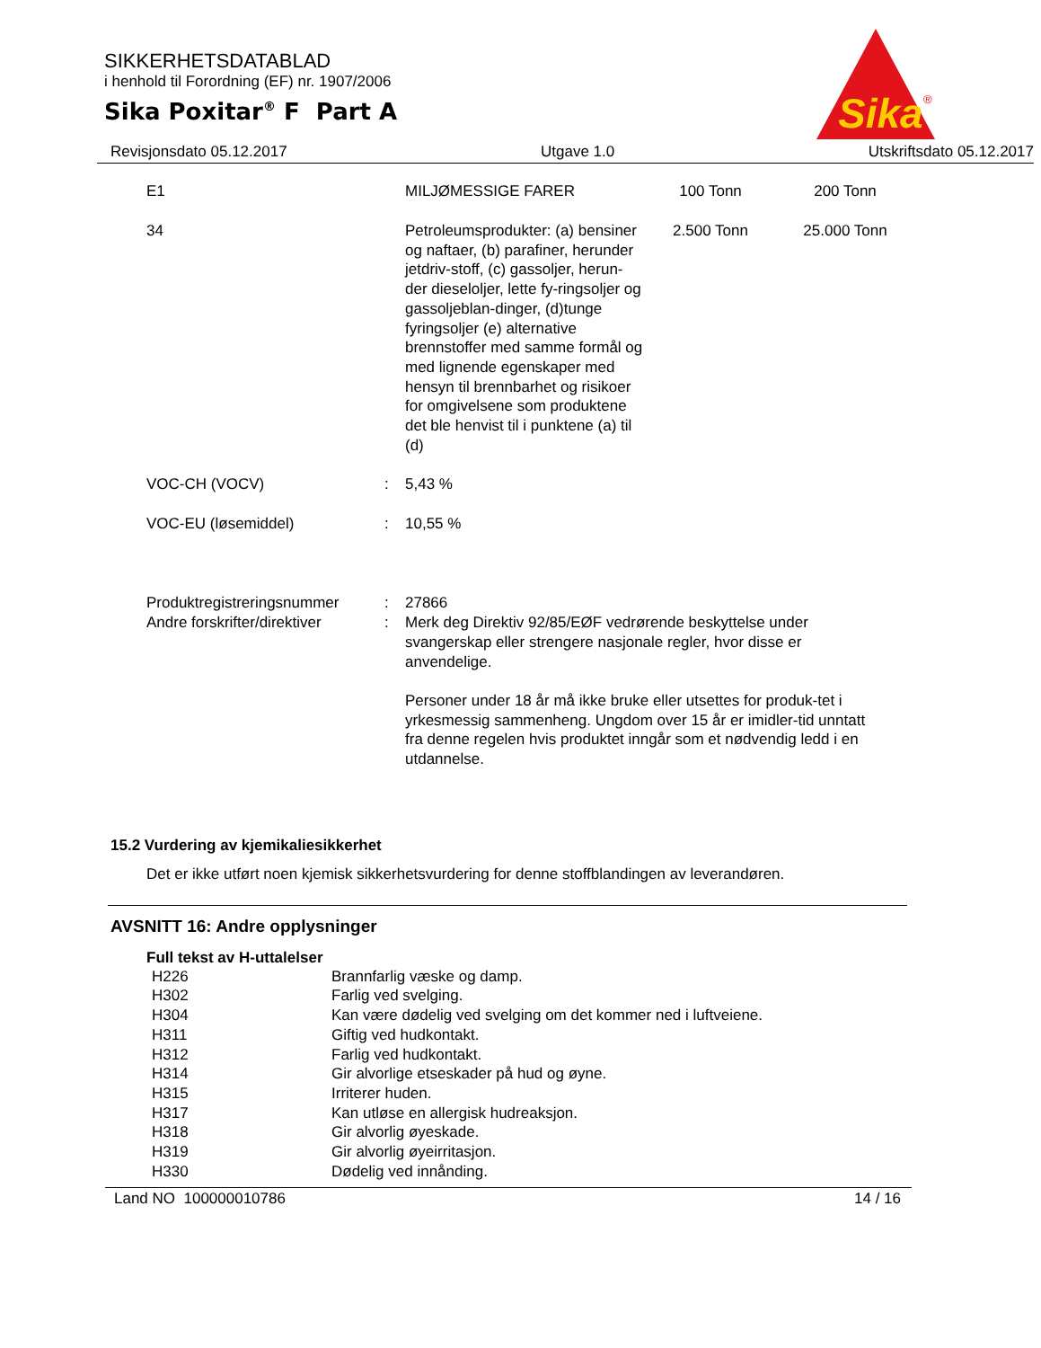SIKKERHETSDATABLAD
i henhold til Forordning (EF) nr. 1907/2006
Sika Poxitar<sup>®</sup> F Part A
Sika
®
Revisjonsdato 05.12.2017 Utgave 1.0 Utskriftsdato 05.12.2017
| E1 | MILJØMESSIGE FARER | 100 Tonn | 200 Tonn |
| 34 | Petroleumsprodukter: (a) bensiner og naftaer, (b) parafiner, herunder jetdriv-stoff, (c) gassoljer, herun-der dieseloljer, lette fy-ringsoljer og gassoljeblan-dinger, (d)tunge fyringsoljer (e) alternative brennstoffer med samme formål og med lignende egenskaper med hensyn til brennbarhet og risikoer for omgivelsene som produktene det ble henvist til i punktene (a) til (d) | 2.500 Tonn | 25.000 Tonn |
| VOC-CH (VOCV) | : | 5,43 % |
| VOC-EU (løsemiddel) | : | 10,55 % |
| Produktregistreringsnummer | : | 27866 |
| Andre forskrifter/direktiver | : | Merk deg Direktiv 92/85/EØF vedrørende beskyttelse under svangerskap eller strengere nasjonale regler, hvor disse er anvendelige. Personer under 18 år må ikke bruke eller utsettes for produk-tet i yrkesmessig sammenheng. Ungdom over 15 år er imidler-tid unntatt fra denne regelen hvis produktet inngår som et nødvendig ledd i en utdannelse. |
15.2 Vurdering av kjemikaliesikkerhet
Det er ikke utført noen kjemisk sikkerhetsvurdering for denne stoffblandingen av leverandøren.
AVSNITT 16: Andre opplysninger
Full tekst av H-uttalelser
| H226 | Brannfarlig væske og damp. |
| H302 | Farlig ved svelging. |
| H304 | Kan være dødelig ved svelging om det kommer ned i luftveiene. |
| H311 | Giftig ved hudkontakt. |
| H312 | Farlig ved hudkontakt. |
| H314 | Gir alvorlige etseskader på hud og øyne. |
| H315 | Irriterer huden. |
| H317 | Kan utløse en allergisk hudreaksjon. |
| H318 | Gir alvorlig øyeskade. |
| H319 | Gir alvorlig øyeirritasjon. |
| H330 | Dødelig ved innånding. |
Land NO 100000010786 14 / 16